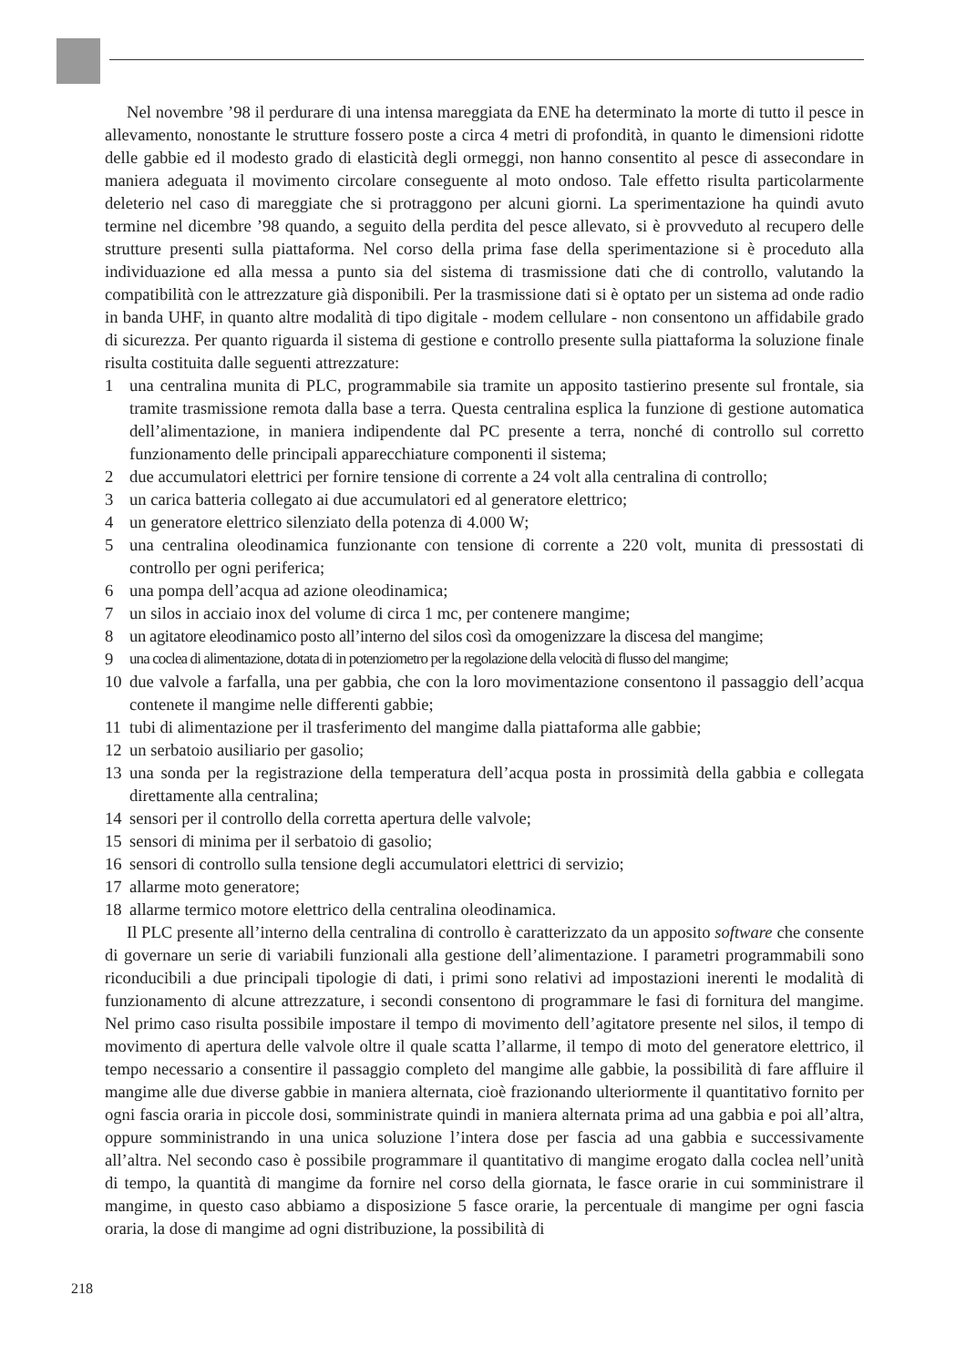Nel novembre ’98 il perdurare di una intensa mareggiata da ENE ha determinato la morte di tutto il pesce in allevamento, nonostante le strutture fossero poste a circa 4 metri di profondità, in quanto le dimensioni ridotte delle gabbie ed il modesto grado di elasticità degli ormeggi, non hanno consentito al pesce di assecondare in maniera adeguata il movimento circolare conseguente al moto ondoso. Tale effetto risulta particolarmente deleterio nel caso di mareggiate che si protraggono per alcuni giorni. La sperimentazione ha quindi avuto termine nel dicembre ’98 quando, a seguito della perdita del pesce allevato, si è provveduto al recupero delle strutture presenti sulla piattaforma. Nel corso della prima fase della sperimentazione si è proceduto alla individuazione ed alla messa a punto sia del sistema di trasmissione dati che di controllo, valutando la compatibilità con le attrezzature già disponibili. Per la trasmissione dati si è optato per un sistema ad onde radio in banda UHF, in quanto altre modalità di tipo digitale - modem cellulare - non consentono un affidabile grado di sicurezza. Per quanto riguarda il sistema di gestione e controllo presente sulla piattaforma la soluzione finale risulta costituita dalle seguenti attrezzature:
1 una centralina munita di PLC, programmabile sia tramite un apposito tastierino presente sul frontale, sia tramite trasmissione remota dalla base a terra. Questa centralina esplica la funzione di gestione automatica dell’alimentazione, in maniera indipendente dal PC presente a terra, nonché di controllo sul corretto funzionamento delle principali apparecchiature componenti il sistema;
2 due accumulatori elettrici per fornire tensione di corrente a 24 volt alla centralina di controllo;
3 un carica batteria collegato ai due accumulatori ed al generatore elettrico;
4 un generatore elettrico silenziato della potenza di 4.000 W;
5 una centralina oleodinamica funzionante con tensione di corrente a 220 volt, munita di pressostati di controllo per ogni periferica;
6 una pompa dell’acqua ad azione oleodinamica;
7 un silos in acciaio inox del volume di circa 1 mc, per contenere mangime;
8 un agitatore eleodinamico posto all’interno del silos così da omogenizzare la discesa del mangime;
9 una coclea di alimentazione, dotata di in potenziometro per la regolazione della velocità di flusso del mangime;
10 due valvole a farfalla, una per gabbia, che con la loro movimentazione consentono il passaggio dell’acqua contenete il mangime nelle differenti gabbie;
11 tubi di alimentazione per il trasferimento del mangime dalla piattaforma alle gabbie;
12 un serbatoio ausiliario per gasolio;
13 una sonda per la registrazione della temperatura dell’acqua posta in prossimità della gabbia e collegata direttamente alla centralina;
14 sensori per il controllo della corretta apertura delle valvole;
15 sensori di minima per il serbatoio di gasolio;
16 sensori di controllo sulla tensione degli accumulatori elettrici di servizio;
17 allarme moto generatore;
18 allarme termico motore elettrico della centralina oleodinamica.
Il PLC presente all’interno della centralina di controllo è caratterizzato da un apposito software che consente di governare un serie di variabili funzionali alla gestione dell’alimentazione. I parametri programmabili sono riconducibili a due principali tipologie di dati, i primi sono relativi ad impostazioni inerenti le modalità di funzionamento di alcune attrezzature, i secondi consentono di programmare le fasi di fornitura del mangime. Nel primo caso risulta possibile impostare il tempo di movimento dell’agitatore presente nel silos, il tempo di movimento di apertura delle valvole oltre il quale scatta l’allarme, il tempo di moto del generatore elettrico, il tempo necessario a consentire il passaggio completo del mangime alle gabbie, la possibilità di fare affluire il mangime alle due diverse gabbie in maniera alternata, cioè frazionando ulteriormente il quantitativo fornito per ogni fascia oraria in piccole dosi, somministrate quindi in maniera alternata prima ad una gabbia e poi all’altra, oppure somministrando in una unica soluzione l’intera dose per fascia ad una gabbia e successivamente all’altra. Nel secondo caso è possibile programmare il quantitativo di mangime erogato dalla coclea nell’unità di tempo, la quantità di mangime da fornire nel corso della giornata, le fasce orarie in cui somministrare il mangime, in questo caso abbiamo a disposizione 5 fasce orarie, la percentuale di mangime per ogni fascia oraria, la dose di mangime ad ogni distribuzione, la possibilità di
218